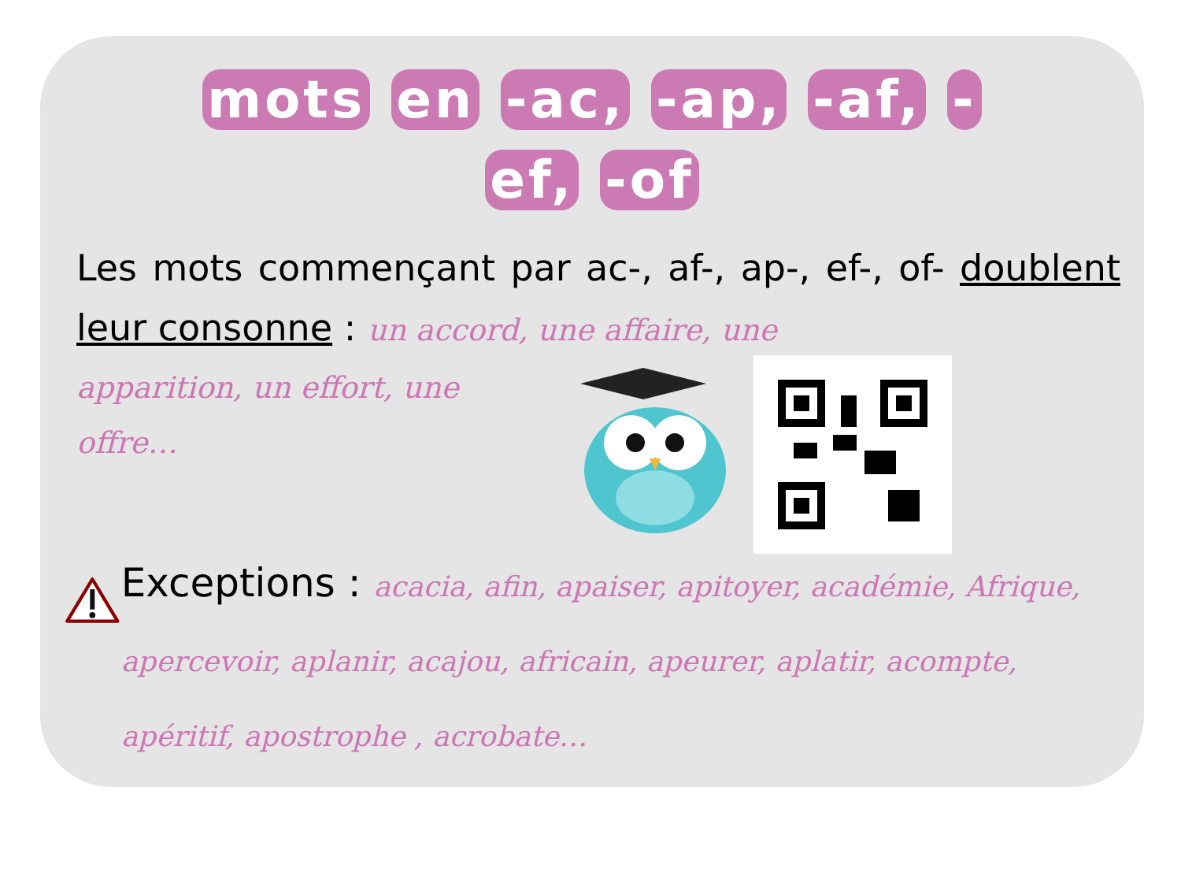mots en -ac, -ap, -af, -
ef, -of
Les mots commençant par ac-, af-, ap-, ef-, of- doublent leur consonne : un accord, une affaire, une
apparition, un effort, une offre…
Exceptions : acacia, afin, apaiser, apitoyer, académie, Afrique, apercevoir, aplanir, acajou, africain, apeurer, aplatir, acompte, apéritif, apostrophe , acrobate…